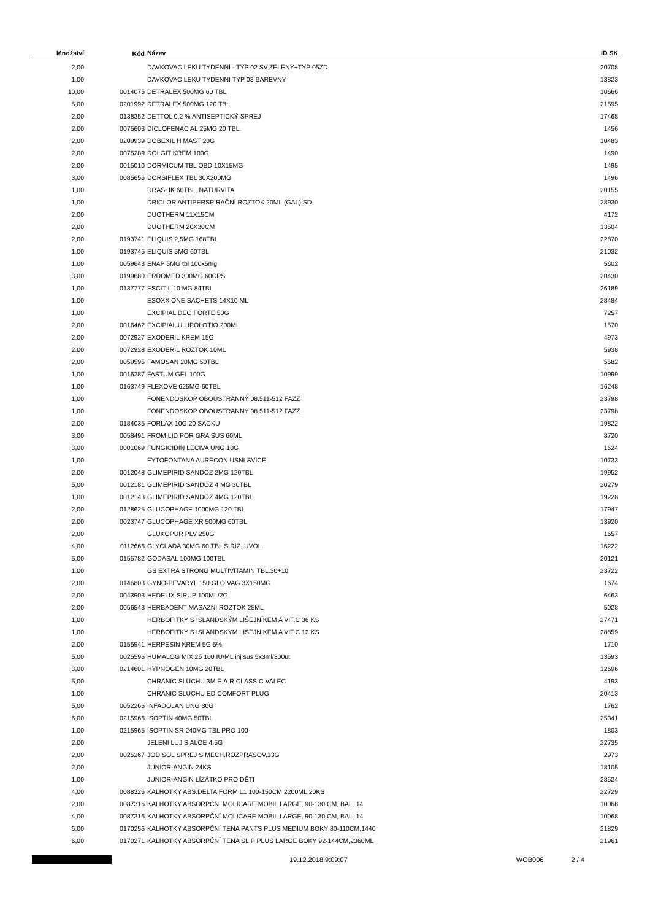| Množství | Kód | Název | ID SK |
| --- | --- | --- | --- |
| 2,00 | | DAVKOVAC LEKU TÝDENNÍ - TYP 02 SV.ZELENÝ+TYP 05ZD | 20708 |
| 1,00 | | DAVKOVAC LEKU TYDENNI TYP 03 BAREVNY | 13823 |
| 10,00 | 0014075 | DETRALEX 500MG 60 TBL | 10666 |
| 5,00 | 0201992 | DETRALEX 500MG 120 TBL | 21595 |
| 2,00 | 0138352 | DETTOL 0,2 % ANTISEPTICKÝ SPREJ | 17468 |
| 2,00 | 0075603 | DICLOFENAC AL 25MG 20 TBL. | 1456 |
| 2,00 | 0209939 | DOBEXIL H MAST 20G | 10483 |
| 2,00 | 0075289 | DOLGIT KREM 100G | 1490 |
| 2,00 | 0015010 | DORMICUM TBL OBD 10X15MG | 1495 |
| 3,00 | 0085656 | DORSIFLEX TBL 30X200MG | 1496 |
| 1,00 | | DRASLIK 60TBL. NATURVITA | 20155 |
| 1,00 | | DRICLOR ANTIPERSPIRAČNÍ ROZTOK 20ML (GAL) SD | 28930 |
| 2,00 | | DUOTHERM 11X15CM | 4172 |
| 2,00 | | DUOTHERM 20X30CM | 13504 |
| 2,00 | 0193741 | ELIQUIS 2,5MG 168TBL | 22870 |
| 1,00 | 0193745 | ELIQUIS 5MG 60TBL | 21032 |
| 1,00 | 0059643 | ENAP 5MG tbl 100x5mg | 5602 |
| 3,00 | 0199680 | ERDOMED 300MG 60CPS | 20430 |
| 1,00 | 0137777 | ESCITIL 10 MG 84TBL | 26189 |
| 1,00 | | ESOXX ONE SACHETS 14X10 ML | 28484 |
| 1,00 | | EXCIPIAL DEO FORTE 50G | 7257 |
| 2,00 | 0016462 | EXCIPIAL U LIPOLOTIO 200ML | 1570 |
| 2,00 | 0072927 | EXODERIL KREM 15G | 4973 |
| 2,00 | 0072928 | EXODERIL ROZTOK 10ML | 5938 |
| 2,00 | 0059595 | FAMOSAN 20MG 50TBL | 5582 |
| 1,00 | 0016287 | FASTUM GEL 100G | 10999 |
| 1,00 | 0163749 | FLEXOVE 625MG 60TBL | 16248 |
| 1,00 | | FONENDOSKOP OBOUSTRANNÝ 08.511-512 FAZZ | 23798 |
| 1,00 | | FONENDOSKOP OBOUSTRANNÝ 08.511-512 FAZZ | 23798 |
| 2,00 | 0184035 | FORLAX 10G 20 SACKU | 19822 |
| 3,00 | 0058491 | FROMILID POR GRA SUS 60ML | 8720 |
| 3,00 | 0001069 | FUNGICIDIN LECIVA UNG 10G | 1624 |
| 1,00 | | FYTOFONTANA AURECON USNI SVICE | 10733 |
| 2,00 | 0012048 | GLIMEPIRID SANDOZ 2MG 120TBL | 19952 |
| 5,00 | 0012181 | GLIMEPIRID SANDOZ 4 MG 30TBL | 20279 |
| 1,00 | 0012143 | GLIMEPIRID SANDOZ 4MG 120TBL | 19228 |
| 2,00 | 0128625 | GLUCOPHAGE 1000MG 120 TBL | 17947 |
| 2,00 | 0023747 | GLUCOPHAGE XR 500MG 60TBL | 13920 |
| 2,00 | | GLUKOPUR PLV 250G | 1657 |
| 4,00 | 0112666 | GLYCLADA 30MG 60 TBL S ŘÍZ. UVOL. | 16222 |
| 5,00 | 0155782 | GODASAL 100MG 100TBL | 20121 |
| 1,00 | | GS EXTRA STRONG MULTIVITAMIN TBL.30+10 | 23722 |
| 2,00 | 0146803 | GYNO-PEVARYL 150 GLO VAG 3X150MG | 1674 |
| 2,00 | 0043903 | HEDELIX SIRUP 100ML/2G | 6463 |
| 2,00 | 0056543 | HERBADENT MASAZNI ROZTOK 25ML | 5028 |
| 1,00 | | HERBOFITKY S ISLANDSKÝM LIŠEJNÍKEM A VIT.C 36 KS | 27471 |
| 1,00 | | HERBOFITKY S ISLANDSKÝM LIŠEJNÍKEM A VIT.C 12 KS | 28859 |
| 2,00 | 0155941 | HERPESIN KREM 5G 5% | 1710 |
| 5,00 | 0025596 | HUMALOG MIX 25 100 IU/ML inj sus 5x3ml/300ut | 13593 |
| 3,00 | 0214601 | HYPNOGEN 10MG 20TBL | 12696 |
| 5,00 | | CHRANIC SLUCHU 3M E.A.R.CLASSIC VALEC | 4193 |
| 1,00 | | CHRANIC SLUCHU ED COMFORT PLUG | 20413 |
| 5,00 | 0052266 | INFADOLAN UNG 30G | 1762 |
| 6,00 | 0215966 | ISOPTIN 40MG 50TBL | 25341 |
| 1,00 | 0215965 | ISOPTIN SR 240MG TBL PRO 100 | 1803 |
| 2,00 | | JELENI LUJ S ALOE 4.5G | 22735 |
| 2,00 | 0025267 | JODISOL SPREJ S MECH.ROZPRASOV.13G | 2973 |
| 2,00 | | JUNIOR-ANGIN 24KS | 18105 |
| 1,00 | | JUNIOR-ANGIN LÍZÁTKO PRO DĚTI | 28524 |
| 4,00 | 0088326 | KALHOTKY ABS.DELTA FORM L1 100-150CM,2200ML,20KS | 22729 |
| 2,00 | 0087316 | KALHOTKY ABSORPČNÍ MOLICARE MOBIL LARGE, 90-130 CM, BAL. 14 | 10068 |
| 4,00 | 0087316 | KALHOTKY ABSORPČNÍ MOLICARE MOBIL LARGE, 90-130 CM, BAL. 14 | 10068 |
| 6,00 | 0170256 | KALHOTKY ABSORPČNÍ TENA PANTS PLUS MEDIUM BOKY 80-110CM,1440 | 21829 |
| 6,00 | 0170271 | KALHOTKY ABSORPČNÍ TENA SLIP PLUS LARGE BOKY 92-144CM,2360ML | 21961 |
19.12.2018 9:09:07 WOB006 2 / 4